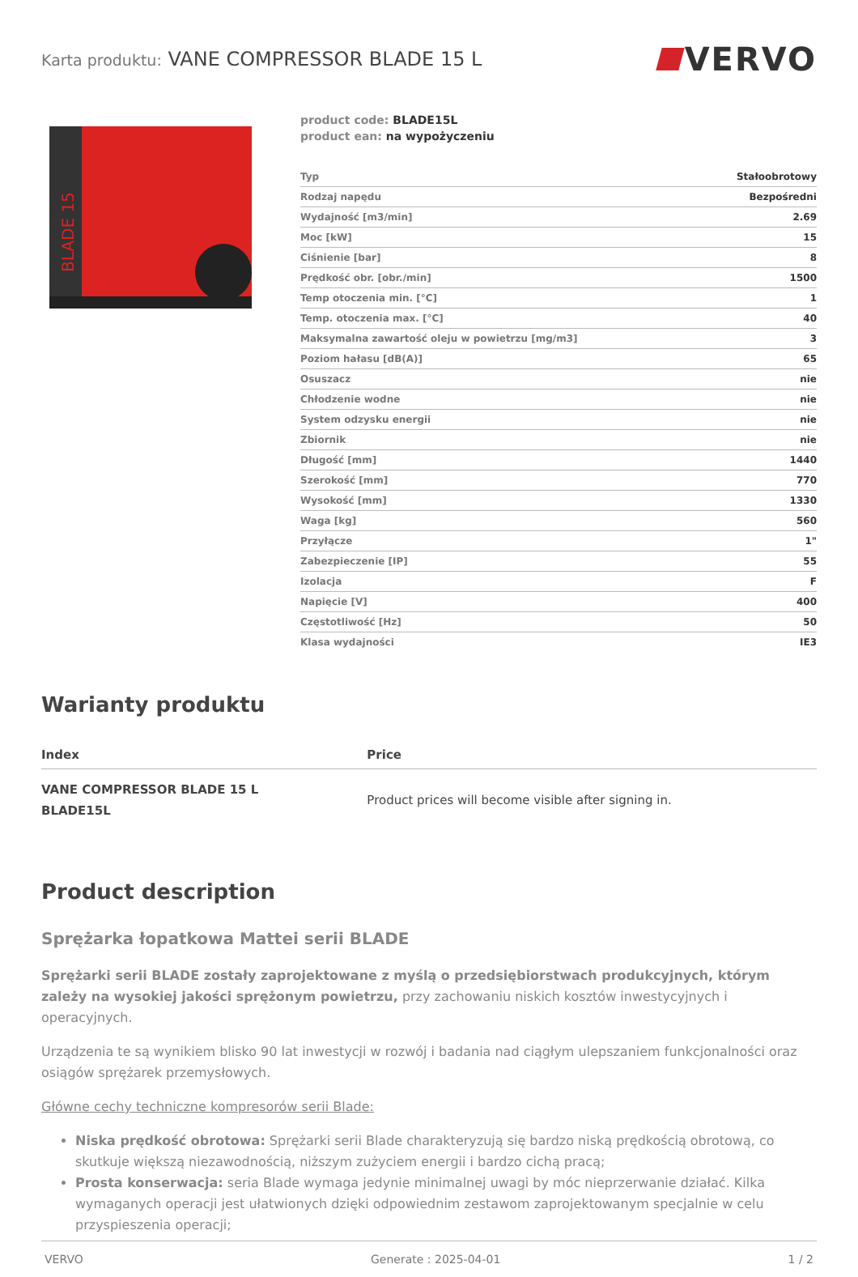Karta produktu: VANE COMPRESSOR BLADE 15 L
VERVO
BLADE 15
product code: BLADE15L
product ean: na wypożyczeniu
| Typ | Stałoobrotowy |
| Rodzaj napędu | Bezpośredni |
| Wydajność [m3/min] | 2.69 |
| Moc [kW] | 15 |
| Ciśnienie [bar] | 8 |
| Prędkość obr. [obr./min] | 1500 |
| Temp otoczenia min. [°C] | 1 |
| Temp. otoczenia max. [°C] | 40 |
| Maksymalna zawartość oleju w powietrzu [mg/m3] | 3 |
| Poziom hałasu [dB(A)] | 65 |
| Osuszacz | nie |
| Chłodzenie wodne | nie |
| System odzysku energii | nie |
| Zbiornik | nie |
| Długość [mm] | 1440 |
| Szerokość [mm] | 770 |
| Wysokość [mm] | 1330 |
| Waga [kg] | 560 |
| Przyłącze | 1" |
| Zabezpieczenie [IP] | 55 |
| Izolacja | F |
| Napięcie [V] | 400 |
| Częstotliwość [Hz] | 50 |
| Klasa wydajności | IE3 |
Warianty produktu
| Index | Price |
| --- | --- |
| VANE COMPRESSOR BLADE 15 L BLADE15L | Product prices will become visible after signing in. |
Product description
Sprężarka łopatkowa Mattei serii BLADE
Sprężarki serii BLADE zostały zaprojektowane z myślą o przedsiębiorstwach produkcyjnych, którym zależy na wysokiej jakości sprężonym powietrzu, przy zachowaniu niskich kosztów inwestycyjnych i operacyjnych.
Urządzenia te są wynikiem blisko 90 lat inwestycji w rozwój i badania nad ciągłym ulepszaniem funkcjonalności oraz osiągów sprężarek przemysłowych.
Główne cechy techniczne kompresorów serii Blade:
Niska prędkość obrotowa: Sprężarki serii Blade charakteryzują się bardzo niską prędkością obrotową, co skutkuje większą niezawodnością, niższym zużyciem energii i bardzo cichą pracą;
Prosta konserwacja: seria Blade wymaga jedynie minimalnej uwagi by móc nieprzerwanie działać. Kilka wymaganych operacji jest ułatwionych dzięki odpowiednim zestawom zaprojektowanym specjalnie w celu przyspieszenia operacji;
VERVO Generate : 2025-04-01 1 / 2